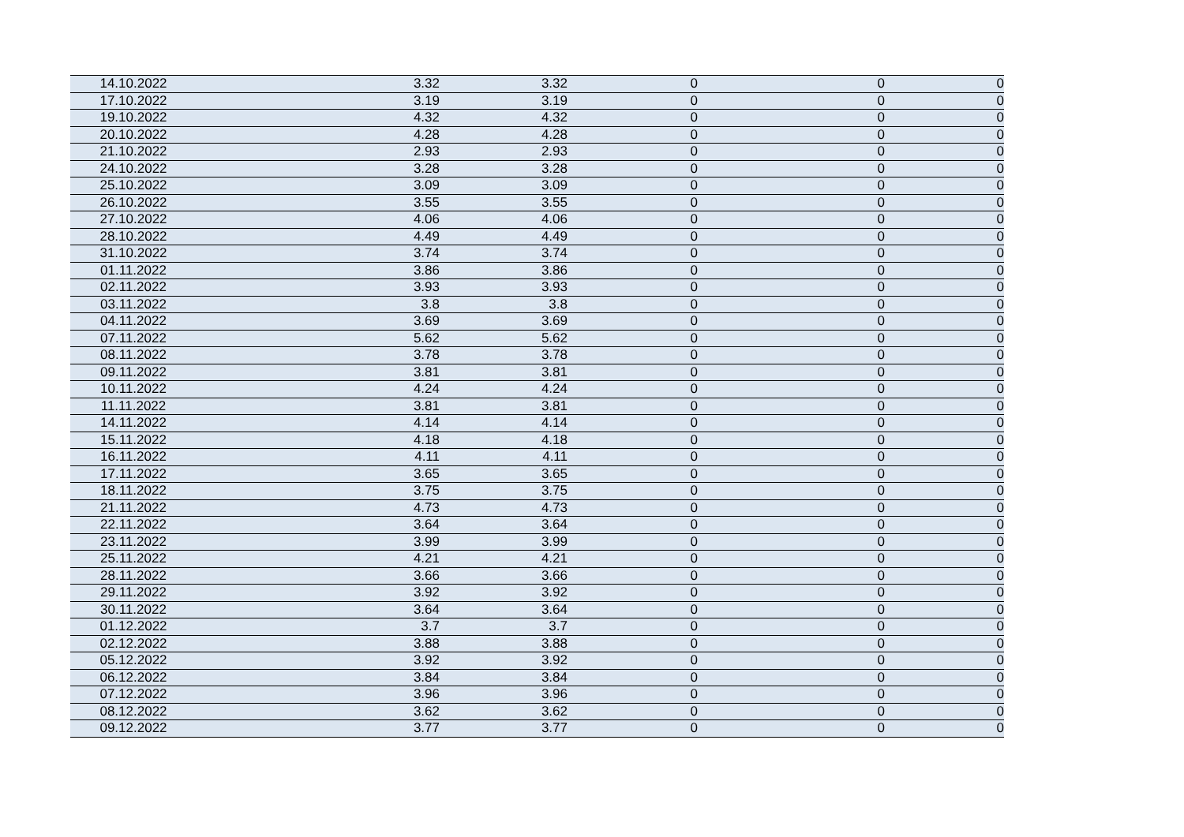| 14.10.2022 | 3.32 | 3.32 | 0 | 0 | 0 |
| 17.10.2022 | 3.19 | 3.19 | 0 | 0 | 0 |
| 19.10.2022 | 4.32 | 4.32 | 0 | 0 | 0 |
| 20.10.2022 | 4.28 | 4.28 | 0 | 0 | 0 |
| 21.10.2022 | 2.93 | 2.93 | 0 | 0 | 0 |
| 24.10.2022 | 3.28 | 3.28 | 0 | 0 | 0 |
| 25.10.2022 | 3.09 | 3.09 | 0 | 0 | 0 |
| 26.10.2022 | 3.55 | 3.55 | 0 | 0 | 0 |
| 27.10.2022 | 4.06 | 4.06 | 0 | 0 | 0 |
| 28.10.2022 | 4.49 | 4.49 | 0 | 0 | 0 |
| 31.10.2022 | 3.74 | 3.74 | 0 | 0 | 0 |
| 01.11.2022 | 3.86 | 3.86 | 0 | 0 | 0 |
| 02.11.2022 | 3.93 | 3.93 | 0 | 0 | 0 |
| 03.11.2022 | 3.8 | 3.8 | 0 | 0 | 0 |
| 04.11.2022 | 3.69 | 3.69 | 0 | 0 | 0 |
| 07.11.2022 | 5.62 | 5.62 | 0 | 0 | 0 |
| 08.11.2022 | 3.78 | 3.78 | 0 | 0 | 0 |
| 09.11.2022 | 3.81 | 3.81 | 0 | 0 | 0 |
| 10.11.2022 | 4.24 | 4.24 | 0 | 0 | 0 |
| 11.11.2022 | 3.81 | 3.81 | 0 | 0 | 0 |
| 14.11.2022 | 4.14 | 4.14 | 0 | 0 | 0 |
| 15.11.2022 | 4.18 | 4.18 | 0 | 0 | 0 |
| 16.11.2022 | 4.11 | 4.11 | 0 | 0 | 0 |
| 17.11.2022 | 3.65 | 3.65 | 0 | 0 | 0 |
| 18.11.2022 | 3.75 | 3.75 | 0 | 0 | 0 |
| 21.11.2022 | 4.73 | 4.73 | 0 | 0 | 0 |
| 22.11.2022 | 3.64 | 3.64 | 0 | 0 | 0 |
| 23.11.2022 | 3.99 | 3.99 | 0 | 0 | 0 |
| 25.11.2022 | 4.21 | 4.21 | 0 | 0 | 0 |
| 28.11.2022 | 3.66 | 3.66 | 0 | 0 | 0 |
| 29.11.2022 | 3.92 | 3.92 | 0 | 0 | 0 |
| 30.11.2022 | 3.64 | 3.64 | 0 | 0 | 0 |
| 01.12.2022 | 3.7 | 3.7 | 0 | 0 | 0 |
| 02.12.2022 | 3.88 | 3.88 | 0 | 0 | 0 |
| 05.12.2022 | 3.92 | 3.92 | 0 | 0 | 0 |
| 06.12.2022 | 3.84 | 3.84 | 0 | 0 | 0 |
| 07.12.2022 | 3.96 | 3.96 | 0 | 0 | 0 |
| 08.12.2022 | 3.62 | 3.62 | 0 | 0 | 0 |
| 09.12.2022 | 3.77 | 3.77 | 0 | 0 | 0 |